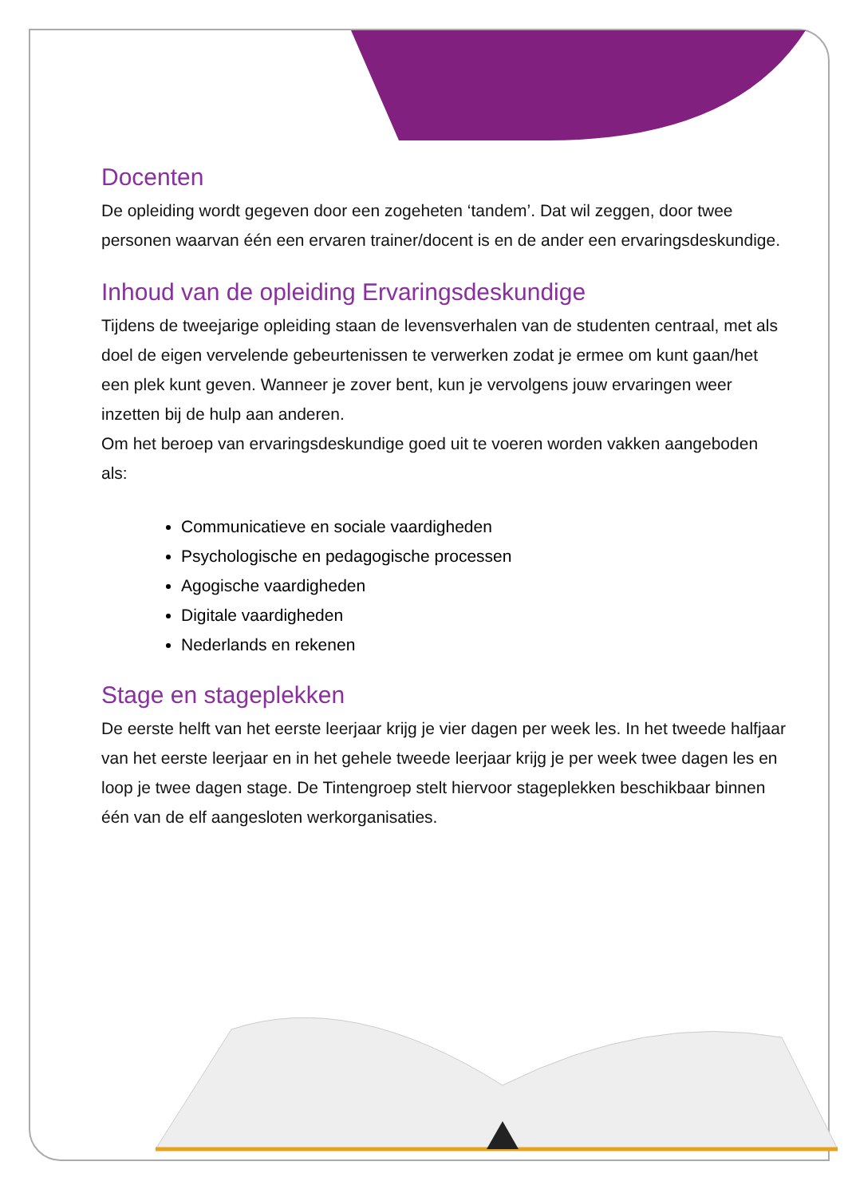Docenten
De opleiding wordt gegeven door een zogeheten ‘tandem’. Dat wil zeggen, door twee personen waarvan één een ervaren trainer/docent is en de ander een ervaringsdeskundige.
Inhoud van de opleiding Ervaringsdeskundige
Tijdens de tweejarige opleiding staan de levensverhalen van de studenten centraal, met als doel de eigen vervelende gebeurtenissen te verwerken zodat je ermee om kunt gaan/het een plek kunt geven. Wanneer je zover bent, kun je vervolgens jouw ervaringen weer inzetten bij de hulp aan anderen.
Om het beroep van ervaringsdeskundige goed uit te voeren worden vakken aangeboden als:
Communicatieve en sociale vaardigheden
Psychologische en pedagogische processen
Agogische vaardigheden
Digitale vaardigheden
Nederlands en rekenen
Stage en stageplekken
De eerste helft van het eerste leerjaar krijg je vier dagen per week les. In het tweede halfjaar van het eerste leerjaar en in het gehele tweede leerjaar krijg je per week twee dagen les en loop je twee dagen stage. De Tintengroep stelt hiervoor stageplekken beschikbaar binnen één van de elf aangesloten werkorganisaties.